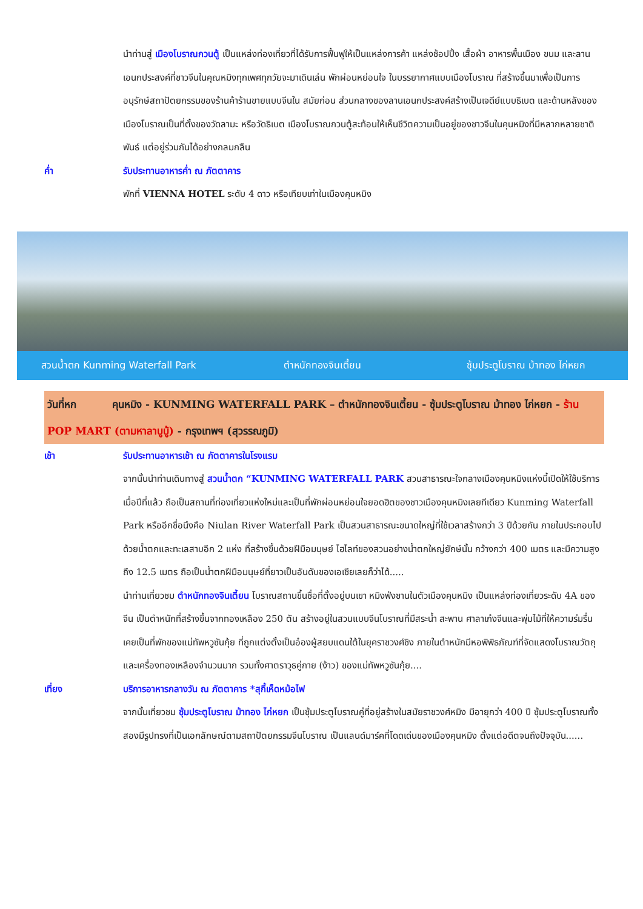นำท่านสู่ เมืองโบราณกวนตู้ เป็นแหล่งท่องเที่ยวที่ได้รับการฟื้นฟูให้เป็นแหล่งการค้า แหล่งช้อปปิ้ง เสื้อผ้า อาหารพื้นเมือง ขนม และลานเอนกประสงค์ที่ชาวจีนในคุณหมิงทุกเพศทุกวัยจะมาเดินเล่น พักผ่อนหย่อนใจ ในบรรยากาศแบบเมืองโบราณ ที่สร้างขึ้นมาเพื่อเป็นการอนุรักษ์สถาปัตยกรรมของร้านค้าร้านขายแบบจีนใน สมัยก่อน ส่วนกลางของลานเอนกประสงค์สร้างเป็นเจดีย์แบบธิเบต และด้านหลังของเมืองโบราณเป็นที่ตั้งของวัดลามะ หรือวัดธิเบต เมืองโบราณกวนตู้สะท้อนให้เห็นชีวิตความเป็นอยู่ของชาวจีนในคุนหมิงที่มีหลากหลายชาติพันธ์ แต่อยู่ร่วมกันได้อย่างกลมกลืน
ค่ำ รับประทานอาหารค่ำ ณ ภัตตาคาร
พักที่ VIENNA HOTEL ระดับ 4 ดาว หรือเทียบเท่าในเมืองคุนหมิง
สวนน้ำตก Kunming Waterfall Park
ตำหนักทองจินเตี้ยน ซุ้มประตูโบราณ ม้าทอง ไก่หยก
วันที่หก คุนหมิง - KUNMING WATERFALL PARK – ตำหนักทองจินเตี้ยน - ซุ้มประตูโบราณ ม้าทอง ไก่หยก - ร้าน POP MART (ตามหาลาบูบู้) - กรุงเทพฯ (สุวรรณภูมิ)
เช้า รับประทานอาหารเช้า ณ ภัตตาคารในโรงแรม
จากนั้นนำท่านเดินทางสู่ สวนน้ำตก “KUNMING WATERFALL PARK สวนสาธารณะใจกลางเมืองคุนหมิงแห่งนี้เปิดให้ใช้บริการเมื่อปีที่แล้ว ถือเป็นสถานที่ท่องเที่ยวแห่งใหม่และเป็นที่พักผ่อนหย่อนใจยอดฮิตของชาวเมืองคุนหมิงเลยทีเดียว Kunming Waterfall Park หรืออีกชื่อนึงคือ Niulan River Waterfall Park เป็นสวนสาธารณะขนาดใหญ่ที่ใช้เวลาสร้างกว่า 3 ปีด้วยกัน ภายในประกอบไปด้วยน้ำตกและทะเลสาบอีก 2 แห่ง ที่สร้างขึ้นด้วยฝีมือมนุษย์ ไฮไลท์ของสวนอย่างน้ำตกใหญ่ยักษ์นั้น กว้างกว่า 400 เมตร และมีความสูงถึง 12.5 เมตร ถือเป็นน้ำตกฝีมือมนุษย์ที่ยาวเป็นอันดับของเอเชียเลยก็ว่าได้.....
นำท่านเที่ยวชม ตำหนักทองจินเตี้ยน โบราณสถานขึ้นชื่อที่ตั้งอยู่บนเขา หมิงฟ่งซานในตัวเมืองคุนหมิง เป็นแหล่งท่องเที่ยวระดับ 4A ของจีน เป็นตำหนักที่สร้างขึ้นจากทองเหลือง 250 ตัน สร้างอยู่ในสวนแบบจีนโบราณที่มีสระน้ำ สะพาน ศาลาเก๋งจีนและพุ่มไม้ที่ให้ความร่มรื่น เคยเป็นที่พักของแม่ทัพหวูซันกุ้ย ที่ถูกแต่งตั้งเป็นอ๋องผู้สยบแดนใต้ในยุคราชวงศ์ชิง ภายในตำหนักมีหอพิพิธภัณฑ์ที่จัดแสดงโบราณวัตถุ และเครื่องทองเหลืองจำนวนมาก รวมทั้งศาตราวุธคู่กาย (ง้าว) ของแม่ทัพหวูซันกุ้ย....
เที่ยง บริการอาหารกลางวัน ณ ภัตตาคาร *สุกี้เห็ดหม้อไฟ
จากนั้นเที่ยวชม ซุ้มประตูโบราณ ม้าทอง ไก่หยก เป็นซุ้มประตูโบราณคู่ที่อยู่สร้างในสมัยราชวงศ์หมิง มีอายุกว่า 400 ปี ซุ้มประตูโบราณทั้งสองมีรูปทรงที่เป็นเอกลักษณ์ตามสถาปัตยกรรมจีนโบราณ เป็นแลนด์มาร์คที่โดดเด่นของเมืองคุนหมิง ตั้งแต่อดีตจนถึงปัจจุบัน......